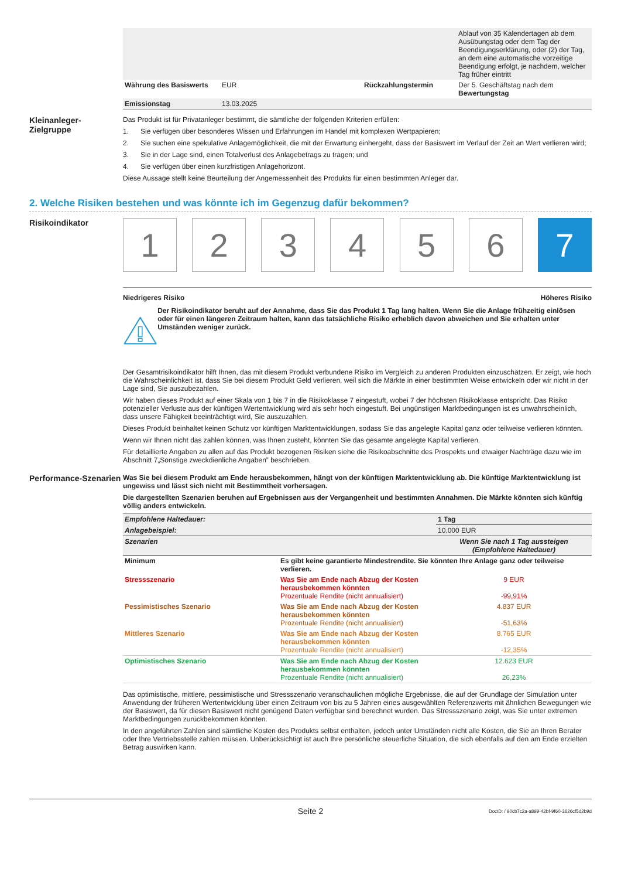| | | | Ablauf von 35 Kalendertagen ab dem Ausübungstag oder dem Tag der Beendigungserklärung, oder (2) der Tag, an dem eine automatische vorzeitige Beendigung erfolgt, je nachdem, welcher Tag früher eintritt |
| Währung des Basiswerts | EUR | Rückzahlungstermin | Der 5. Geschäftstag nach dem Bewertungstag |
| Emissionstag | 13.03.2025 | | |
Kleinanleger-
Zielgruppe
Das Produkt ist für Privatanleger bestimmt, die sämtliche der folgenden Kriterien erfüllen:
1. Sie verfügen über besonderes Wissen und Erfahrungen im Handel mit komplexen Wertpapieren;
2. Sie suchen eine spekulative Anlagemöglichkeit, die mit der Erwartung einhergeht, dass der Basiswert im Verlauf der Zeit an Wert verlieren wird;
3. Sie in der Lage sind, einen Totalverlust des Anlagebetrags zu tragen; und
4. Sie verfügen über einen kurzfristigen Anlagehorizont.
Diese Aussage stellt keine Beurteilung der Angemessenheit des Produkts für einen bestimmten Anleger dar.
2. Welche Risiken bestehen und was könnte ich im Gegenzug dafür bekommen?
Risikoindikator
1 2 3 4 5 6 7
Niedrigeres Risiko Höheres Risiko
Der Risikoindikator beruht auf der Annahme, dass Sie das Produkt 1 Tag lang halten. Wenn Sie die Anlage frühzeitig einlösen oder für einen längeren Zeitraum halten, kann das tatsächliche Risiko erheblich davon abweichen und Sie erhalten unter Umständen weniger zurück.
Der Gesamtrisikoindikator hilft Ihnen, das mit diesem Produkt verbundene Risiko im Vergleich zu anderen Produkten einzuschätzen. Er zeigt, wie hoch die Wahrscheinlichkeit ist, dass Sie bei diesem Produkt Geld verlieren, weil sich die Märkte in einer bestimmten Weise entwickeln oder wir nicht in der Lage sind, Sie auszubezahlen.
Wir haben dieses Produkt auf einer Skala von 1 bis 7 in die Risikoklasse 7 eingestuft, wobei 7 der höchsten Risikoklasse entspricht. Das Risiko potenzieller Verluste aus der künftigen Wertentwicklung wird als sehr hoch eingestuft. Bei ungünstigen Marktbedingungen ist es unwahrscheinlich, dass unsere Fähigkeit beeinträchtigt wird, Sie auszuzahlen.
Dieses Produkt beinhaltet keinen Schutz vor künftigen Marktentwicklungen, sodass Sie das angelegte Kapital ganz oder teilweise verlieren könnten.
Wenn wir Ihnen nicht das zahlen können, was Ihnen zusteht, könnten Sie das gesamte angelegte Kapital verlieren.
Für detaillierte Angaben zu allen auf das Produkt bezogenen Risiken siehe die Risikoabschnitte des Prospekts und etwaiger Nachträge dazu wie im Abschnitt 7„Sonstige zweckdienliche Angaben” beschrieben.
Performance-Szenarien
Was Sie bei diesem Produkt am Ende herausbekommen, hängt von der künftigen Marktentwicklung ab. Die künftige Marktentwicklung ist ungewiss und lässt sich nicht mit Bestimmtheit vorhersagen.
Die dargestellten Szenarien beruhen auf Ergebnissen aus der Vergangenheit und bestimmten Annahmen. Die Märkte könnten sich künftig völlig anders entwickeln.
| Empfohlene Haltedauer: | | 1 Tag |
| Anlagebeispiel: | | 10.000 EUR |
| Szenarien | | Wenn Sie nach 1 Tag aussteigen (Empfohlene Haltedauer) |
| Minimum | Es gibt keine garantierte Mindestrendite. Sie könnten Ihre Anlage ganz oder teilweise verlieren. | |
| Stressszenario | Was Sie am Ende nach Abzug der Kosten herausbekommen könnten Prozentuale Rendite (nicht annualisiert) | 9 EUR -99,91% |
| Pessimistisches Szenario | Was Sie am Ende nach Abzug der Kosten herausbekommen könnten Prozentuale Rendite (nicht annualisiert) | 4.837 EUR -51,63% |
| Mittleres Szenario | Was Sie am Ende nach Abzug der Kosten herausbekommen könnten Prozentuale Rendite (nicht annualisiert) | 8.765 EUR -12,35% |
| Optimistisches Szenario | Was Sie am Ende nach Abzug der Kosten herausbekommen könnten Prozentuale Rendite (nicht annualisiert) | 12.623 EUR 26,23% |
Das optimistische, mittlere, pessimistische und Stressszenario veranschaulichen mögliche Ergebnisse, die auf der Grundlage der Simulation unter Anwendung der früheren Wertentwicklung über einen Zeitraum von bis zu 5 Jahren eines ausgewählten Referenzwerts mit ähnlichen Bewegungen wie der Basiswert, da für diesen Basiswert nicht genügend Daten verfügbar sind berechnet wurden. Das Stressszenario zeigt, was Sie unter extremen Marktbedingungen zurückbekommen könnten.
In den angeführten Zahlen sind sämtliche Kosten des Produkts selbst enthalten, jedoch unter Umständen nicht alle Kosten, die Sie an Ihren Berater oder Ihre Vertriebsstelle zahlen müssen. Unberücksichtigt ist auch Ihre persönliche steuerliche Situation, die sich ebenfalls auf den am Ende erzielten Betrag auswirken kann.
Seite 2 DocID: / 90cb7c2a-a899-42bf-9f60-3626cf5d2b9d